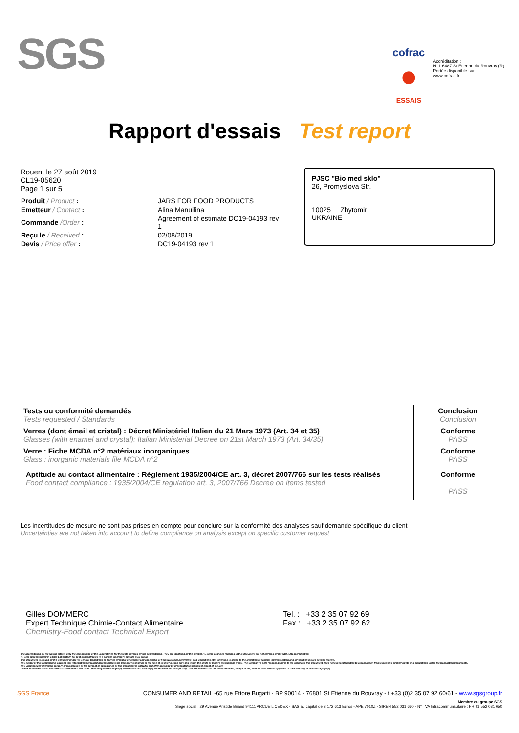SGS
cofrac
●
ESSAIS
Accréditation :
N°1-6487 St Etienne du Rouvray (R)
Portée disponible sur
www.cofrac.fr
Rapport d'essais Test report
Rouen, le 27 août 2019
CL19-05620
Page 1 sur 5
| Produit / Product : | JARS FOR FOOD PRODUCTS |
| Emetteur / Contact : | Alina Manuilina |
| Commande /Order : | Agreement of estimate DC19-04193 rev 1 |
| Reçu le / Received : | 02/08/2019 |
| Devis / Price offer : | DC19-04193 rev 1 |
PJSC "Bio med sklo"
26, Promyslova Str.
10025 Zhytomir
UKRAINE
| Tests ou conformité demandés Tests requested / Standards | Conclusion Conclusion |
| --- | --- |
| Verres (dont émail et cristal) : Décret Ministériel Italien du 21 Mars 1973 (Art. 34 et 35) Glasses (with enamel and crystal): Italian Ministerial Decree on 21st March 1973 (Art. 34/35) | Conforme PASS |
| Verre : Fiche MCDA n°2 matériaux inorganiques Glass : inorganic materials file MCDA n°2 | Conforme PASS |
| Aptitude au contact alimentaire : Réglement 1935/2004/CE art. 3, décret 2007/766 sur les tests réalisés Food contact compliance : 1935/2004/CE regulation art. 3, 2007/766 Decree on items tested | Conforme PASS |
Les incertitudes de mesure ne sont pas prises en compte pour conclure sur la conformité des analyses sauf demande spécifique du client
Uncertainties are not taken into account to define compliance on analysis except on specific customer request
Gilles DOMMERC
Expert Technique Chimie-Contact Alimentaire
Chemistry-Food contact Technical Expert
Tel. : +33 2 35 07 92 69
Fax : +33 2 35 07 92 62
The accreditation by the Cofrac attests only the competence of the Laboratories for the tests covered by the accreditation. They are identified by the symbol (*). Some analyses reported in this document are not covered by the COFRAC accreditation.
(1) Test subcontracted in a SGS Laboratory. (2) Test subcontracted in a partner laboratory outside SGS group.
This document is issued by the Company under its General Conditions of Service available on request and accessible at http://www.sgs.com/terms_and_conditions.htm. Attention is drawn to the limitation of liability, indemnification and jurisdiction issues defined therein.
Any holder of this document is advised that information contained hereon reflects the Company's findings at the time of its intervention only and within the limits of Client's instructions if any. The Company's sole responsibility is to its Client and this document does not exonerate parties to a transaction from exercising all their rights and obligations under the transaction documents.
Any unauthorized alteration, forgery or falsification of the content or appearance of this document is unlawful and offenders may be prosecuted to the fullest extent of the law.
Unless otherwise stated the results shown in this test report refer only to the sample(s) tested and such sample(s) are retained for 30 days only. This document shall not be reproduced, except in full, without prior written approval of the Company. It includes 5 page(s).
SGS France CONSUMER AND RETAIL -65 rue Ettore Bugatti - BP 90014 - 76801 St Etienne du Rouvray - t +33 (0)2 35 07 92 60/61 - www.sgsgroup.fr
Membre du groupe SGS
Siège social : 29 Avenue Aristide Briand 94111 ARCUEIL CEDEX - SAS au capital de 3 172 613 Euros - APE 7010Z - SIREN 552 031 650 - N° TVA Intracommunautaire : FR 91 552 031 650